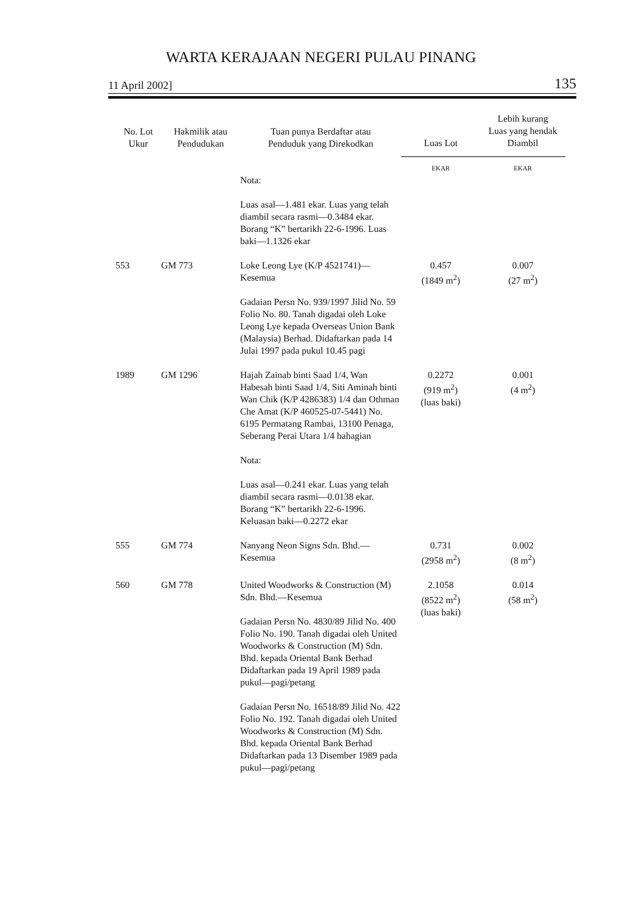WARTA KERAJAAN NEGERI PULAU PINANG
11 April 2002] 135
| No. Lot Ukur | Hakmilik atau Pendudukan | Tuan punya Berdaftar atau Penduduk yang Direkodkan | Luas Lot | Lebih kurang Luas yang hendak Diambil |
| --- | --- | --- | --- | --- |
| | | | EKAR | EKAR |
| | | Nota: Luas asal—1.481 ekar. Luas yang telah diambil secara rasmi—0.3484 ekar. Borang “K” bertarikh 22-6-1996. Luas baki—1.1326 ekar | | |
| 553 | GM 773 | Loke Leong Lye (K/P 4521741)—Kesemua Gadaian Persn No. 939/1997 Jilid No. 59 Folio No. 80. Tanah digadai oleh Loke Leong Lye kepada Overseas Union Bank (Malaysia) Berhad. Didaftarkan pada 14 Julai 1997 pada pukul 10.45 pagi | 0.457 (1849 m<sup>2</sup>) | 0.007 (27 m<sup>2</sup>) |
| 1989 | GM 1296 | Hajah Zainab binti Saad 1/4, Wan Habesah binti Saad 1/4, Siti Aminah binti Wan Chik (K/P 4286383) 1/4 dan Othman Che Amat (K/P 460525-07-5441) No. 6195 Permatang Rambai, 13100 Penaga, Seberang Perai Utara 1/4 bahagian Nota: Luas asal—0.241 ekar. Luas yang telah diambil secara rasmi—0.0138 ekar. Borang “K” bertarikh 22-6-1996. Keluasan baki—0.2272 ekar | 0.2272 (919 m<sup>2</sup>) (luas baki) | 0.001 (4 m<sup>2</sup>) |
| 555 | GM 774 | Nanyang Neon Signs Sdn. Bhd.—Kesemua | 0.731 (2958 m<sup>2</sup>) | 0.002 (8 m<sup>2</sup>) |
| 560 | GM 778 | United Woodworks & Construction (M) Sdn. Bhd.—Kesemua Gadaian Persn No. 4830/89 Jilid No. 400 Folio No. 190. Tanah digadai oleh United Woodworks & Construction (M) Sdn. Bhd. kepada Oriental Bank Berhad Didaftarkan pada 19 April 1989 pada pukul—pagi/petang Gadaian Persn No. 16518/89 Jilid No. 422 Folio No. 192. Tanah digadai oleh United Woodworks & Construction (M) Sdn. Bhd. kepada Oriental Bank Berhad Didaftarkan pada 13 Disember 1989 pada pukul—pagi/petang | 2.1058 (8522 m<sup>2</sup>) (luas baki) | 0.014 (58 m<sup>2</sup>) |